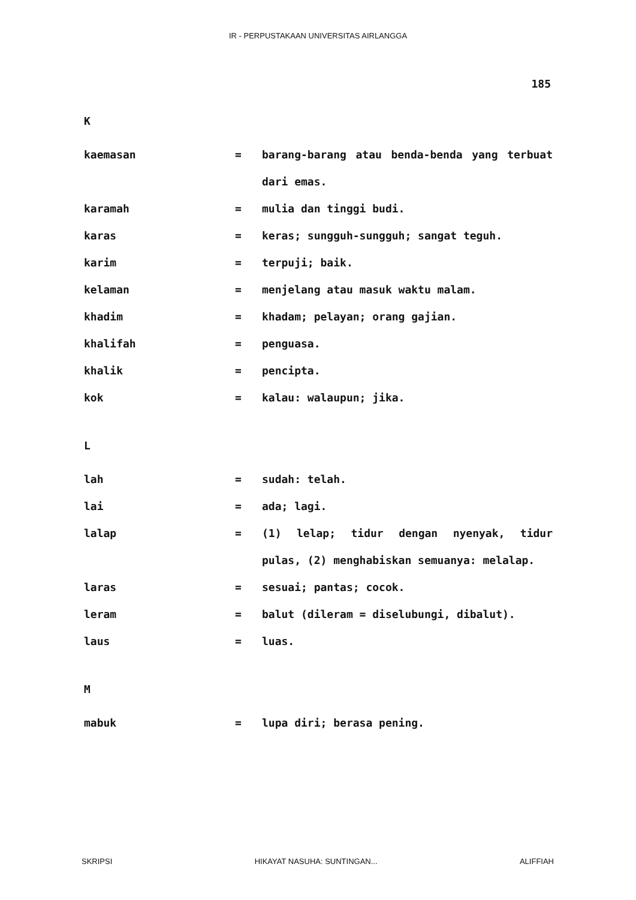IR - PERPUSTAKAAN UNIVERSITAS AIRLANGGA
185
K
kaemasan = barang-barang atau benda-benda yang terbuat dari emas.
karamah = mulia dan tinggi budi.
karas = keras; sungguh-sungguh; sangat teguh.
karim = terpuji; baik.
kelaman = menjelang atau masuk waktu malam.
khadim = khadam; pelayan; orang gajian.
khalifah = penguasa.
khalik = pencipta.
kok = kalau: walaupun; jika.
L
lah = sudah: telah.
lai = ada; lagi.
lalap = (1) lelap; tidur dengan nyenyak, tidur pulas, (2) menghabiskan semuanya: melalap.
laras = sesuai; pantas; cocok.
leram = balut (dileram = diselubungi, dibalut).
laus = luas.
M
mabuk = lupa diri; berasa pening.
SKRIPSI HIKAYAT NASUHA: SUNTINGAN... ALIFFIAH